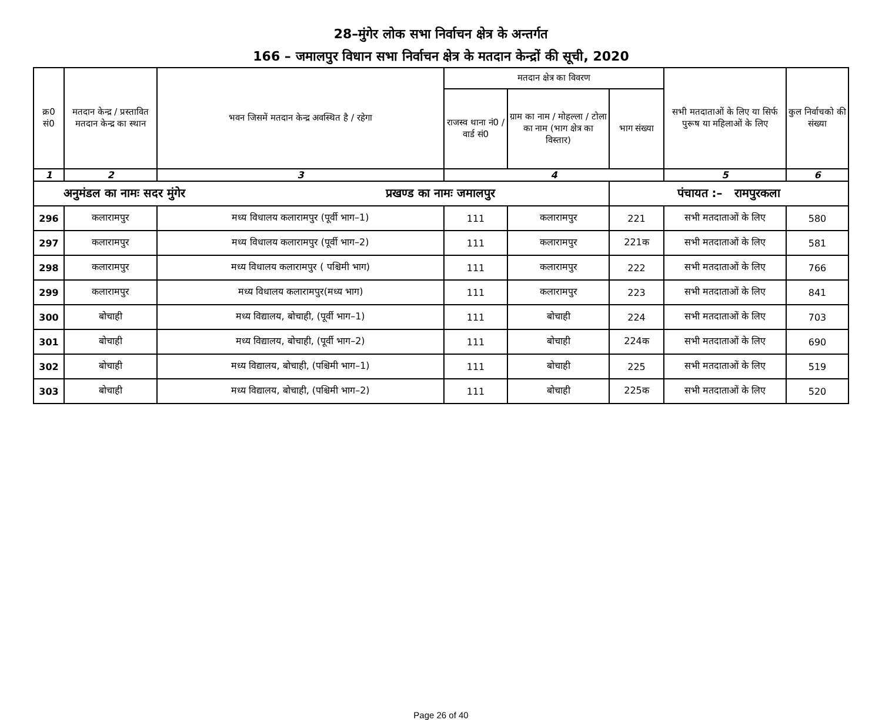28–मुंगेर लोक सभा निर्वाचन क्षेत्र के अन्तर्गत
166 – जमालपुर विधान सभा निर्वाचन क्षेत्र के मतदान केन्द्रों की सूची, 2020
| क्र0 सं0 | मतदान केन्द्र / प्रस्तावित मतदान केन्द्र का स्थान | भवन जिसमें मतदान केन्द्र अवस्थित है / रहेगा | मतदान क्षेत्र का विवरण | | | सभी मतदाताओं के लिए या सिर्फ पुरूष या महिलाओं के लिए | कुल निर्वाचको की संख्या |
| --- | --- | --- | --- | --- | --- | --- | --- |
| | | | राजस्व थाना नं0 / वार्ड सं0 | ग्राम का नाम / मोहल्ला / टोला का नाम (भाग क्षेत्र का विस्तार) | भाग संख्या | | |
| 1 | 2 | 3 | 4 | | | 5 | 6 |
| अनुमंडल का नामः सदर मुंगेर प्रखण्ड का नामः जमालपुर | | | | | पंचायत :– रामपुरकला | | |
| 296 | कलारामपुर | मध्य विधालय कलारामपुर (पूर्वी भाग–1) | 111 | कलारामपुर | 221 | सभी मतदाताओं के लिए | 580 |
| 297 | कलारामपुर | मध्य विधालय कलारामपुर (पूर्वी भाग–2) | 111 | कलारामपुर | 221क | सभी मतदाताओं के लिए | 581 |
| 298 | कलारामपुर | मध्य विधालय कलारामपुर ( पश्चिमी भाग) | 111 | कलारामपुर | 222 | सभी मतदाताओं के लिए | 766 |
| 299 | कलारामपुर | मध्य विधालय कलारामपुर(मध्य भाग) | 111 | कलारामपुर | 223 | सभी मतदाताओं के लिए | 841 |
| 300 | बोचाही | मध्य विद्यालय, बोचाही, (पूर्वी भाग–1) | 111 | बोचाही | 224 | सभी मतदाताओं के लिए | 703 |
| 301 | बोचाही | मध्य विद्यालय, बोचाही, (पूर्वी भाग–2) | 111 | बोचाही | 224क | सभी मतदाताओं के लिए | 690 |
| 302 | बोचाही | मध्य विद्यालय, बोचाही, (पश्चिमी भाग–1) | 111 | बोचाही | 225 | सभी मतदाताओं के लिए | 519 |
| 303 | बोचाही | मध्य विद्यालय, बोचाही, (पश्चिमी भाग–2) | 111 | बोचाही | 225क | सभी मतदाताओं के लिए | 520 |
Page 26 of 40